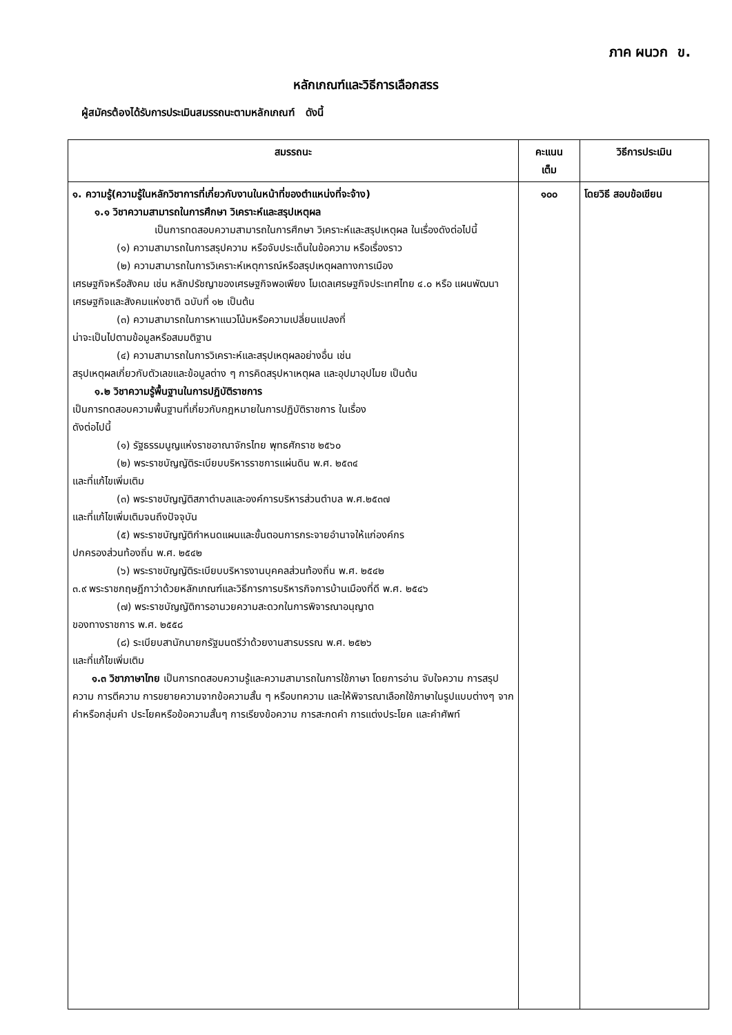ภาค ผนวก ข.
หลักเกณฑ์และวิธีการเลือกสรร
ผู้สมัครต้องได้รับการประเมินสมรรถนะตามหลักเกณฑ์ ดังนี้
| สมรรถนะ | คะแนน เต็ม | วิธีการประเมิน |
| --- | --- | --- |
| ๑. ความรู้(ความรู้ในหลักวิชาการที่เกี่ยวกับงานในหน้าที่ของตำแหน่งที่จะจ้าง) ๑.๑ วิชาความสามารถในการศึกษา วิเคราะห์และสรุปเหตุผล เป็นการทดสอบความสามารถในการศึกษา วิเคราะห์และสรุปเหตุผล ในเรื่องดังต่อไปนี้ (๑) ความสามารถในการสรุปความ หรือจับประเด็นในข้อความ หรือเรื่องราว (๒) ความสามารถในการวิเคราะห์เหตุการณ์หรือสรุปเหตุผลทางการเมือง เศรษฐกิจหรือสังคม เช่น หลักปรัชญาของเศรษฐกิจพอเพียง โมเดลเศรษฐกิจประเทศไทย ๔.๐ หรือ แผนพัฒนาเศรษฐกิจและสังคมแห่งชาติ ฉบับที่ ๑๒ เป็นต้น (๓) ความสามารถในการหาแนวโน้มหรือความเปลี่ยนแปลงที่ น่าจะเป็นไปตามข้อมูลหรือสมมติฐาน (๔) ความสามารถในการวิเคราะห์และสรุปเหตุผลอย่างอื่น เช่น สรุปเหตุผลเกี่ยวกับตัวเลขและข้อมูลต่าง ๆ การคิดสรุปหาเหตุผล และอุปมาอุปไมย เป็นต้น ๑.๒ วิชาความรู้พื้นฐานในการปฏิบัติราชการ เป็นการทดสอบความพื้นฐานที่เกี่ยวกับกฎหมายในการปฏิบัติราชการ ในเรื่อง ดังต่อไปนี้ (๑) รัฐธรรมนูญแห่งราชอาณาจักรไทย พุทธศักราช ๒๕๖๐ (๒) พระราชบัญญัติระเบียบบริหารราชการแผ่นดิน พ.ศ. ๒๕๓๔ และที่แก้ไขเพิ่มเติม (๓) พระราชบัญญัติสภาตำบลและองค์การบริหารส่วนตำบล พ.ศ.๒๕๓๗ และที่แก้ไขเพิ่มเติมจนถึงปัจจุบัน (๕) พระราชบัญญัติกำหนดแผนและขั้นตอนการกระจายอำนาจให้แก่องค์กร ปกครองส่วนท้องถิ่น พ.ศ. ๒๕๔๒ (๖) พระราชบัญญัติระเบียบบริหารงานบุคคลส่วนท้องถิ่น พ.ศ. ๒๕๔๒ ๓.๙ พระราชกฤษฎีกาว่าด้วยหลักเกณฑ์และวิธีการการบริหารกิจการบ้านเมืองที่ดี พ.ศ. ๒๕๔๖ (๗) พระราชบัญญัติการอานวยความสะดวกในการพิจารณาอนุญาต ของทางราชการ พ.ศ. ๒๕๕๘ (๘) ระเบียบสานักนายกรัฐมนตรีว่าด้วยงานสารบรรณ พ.ศ. ๒๕๒๖ และที่แก้ไขเพิ่มเติม ๑.๓ วิชาภาษาไทย เป็นการทดสอบความรู้และความสามารถในการใช้ภาษา โดยการอ่าน จับใจความ การสรุปความ การตีความ การขยายความจากข้อความสั้น ๆ หรือบทความ และให้พิจารณาเลือกใช้ภาษาในรูปแบบต่างๆ จากคำหรือกลุ่มคำ ประโยคหรือข้อความสั้นๆ การเรียงข้อความ การสะกดคำ การแต่งประโยค และคำศัพท์ | ๑๐๐ | โดยวิธี สอบข้อเขียน |